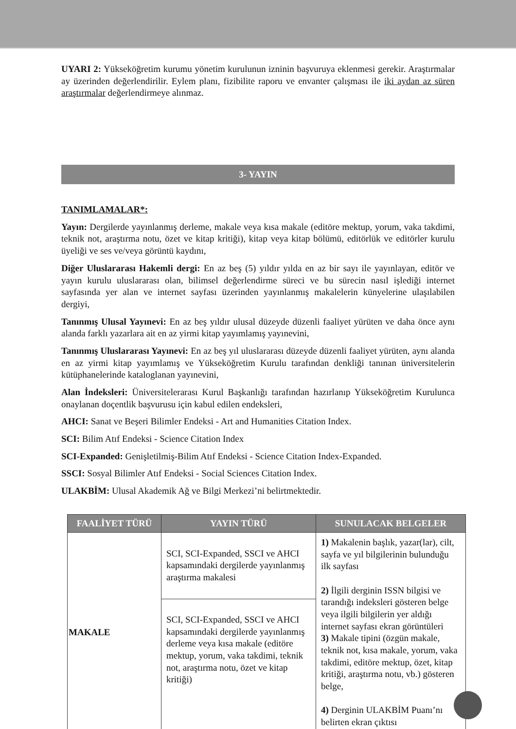UYARI 2: Yükseköğretim kurumu yönetim kurulunun izninin başvuruya eklenmesi gerekir. Araştırmalar ay üzerinden değerlendirilir. Eylem planı, fizibilite raporu ve envanter çalışması ile iki aydan az süren araştırmalar değerlendirmeye alınmaz.
3- YAYIN
TANIMLAMALAR*:
Yayın: Dergilerde yayınlanmış derleme, makale veya kısa makale (editöre mektup, yorum, vaka takdimi, teknik not, araştırma notu, özet ve kitap kritiği), kitap veya kitap bölümü, editörlük ve editörler kurulu üyeliği ve ses ve/veya görüntü kaydını,
Diğer Uluslararası Hakemli dergi: En az beş (5) yıldır yılda en az bir sayı ile yayınlayan, editör ve yayın kurulu uluslararası olan, bilimsel değerlendirme süreci ve bu sürecin nasıl işlediği internet sayfasında yer alan ve internet sayfası üzerinden yayınlanmış makalelerin künyelerine ulaşılabilen dergiyi,
Tanınmış Ulusal Yayınevi: En az beş yıldır ulusal düzeyde düzenli faaliyet yürüten ve daha önce aynı alanda farklı yazarlara ait en az yirmi kitap yayımlamış yayınevini,
Tanınmış Uluslararası Yayınevi: En az beş yıl uluslararası düzeyde düzenli faaliyet yürüten, aynı alanda en az yirmi kitap yayımlamış ve Yükseköğretim Kurulu tarafından denkliği tanınan üniversitelerin kütüphanelerinde kataloglanan yayınevini,
Alan İndeksleri: Üniversitelerarası Kurul Başkanlığı tarafından hazırlanıp Yükseköğretim Kurulunca onaylanan doçentlik başvurusu için kabul edilen endeksleri,
AHCI: Sanat ve Beşeri Bilimler Endeksi - Art and Humanities Citation Index.
SCI: Bilim Atıf Endeksi - Science Citation Index
SCI-Expanded: Genişletilmiş-Bilim Atıf Endeksi - Science Citation Index-Expanded.
SSCI: Sosyal Bilimler Atıf Endeksi - Social Sciences Citation Index.
ULAKBİM: Ulusal Akademik Ağ ve Bilgi Merkezi’ni belirtmektedir.
| FAALİYET TÜRÜ | YAYIN TÜRÜ | SUNULACAK BELGELER |
| --- | --- | --- |
| MAKALE | SCI, SCI-Expanded, SSCI ve AHCI kapsamındaki dergilerde yayınlanmış araştırma makalesi | 1) Makalenin başlık, yazar(lar), cilt, sayfa ve yıl bilgilerinin bulunduğu ilk sayfası 2) İlgili derginin ISSN bilgisi ve tarandığı indeksleri gösteren belge veya ilgili bilgilerin yer aldığı internet sayfası ekran görüntüleri 3) Makale tipini (özgün makale, teknik not, kısa makale, yorum, vaka takdimi, editöre mektup, özet, kitap kritiği, araştırma notu, vb.) gösteren belge, 4) Derginin ULAKBİM Puanı’nı belirten ekran çıktısı |
| | SCI, SCI-Expanded, SSCI ve AHCI kapsamındaki dergilerde yayınlanmış derleme veya kısa makale (editöre mektup, yorum, vaka takdimi, teknik not, araştırma notu, özet ve kitap kritiği) | |